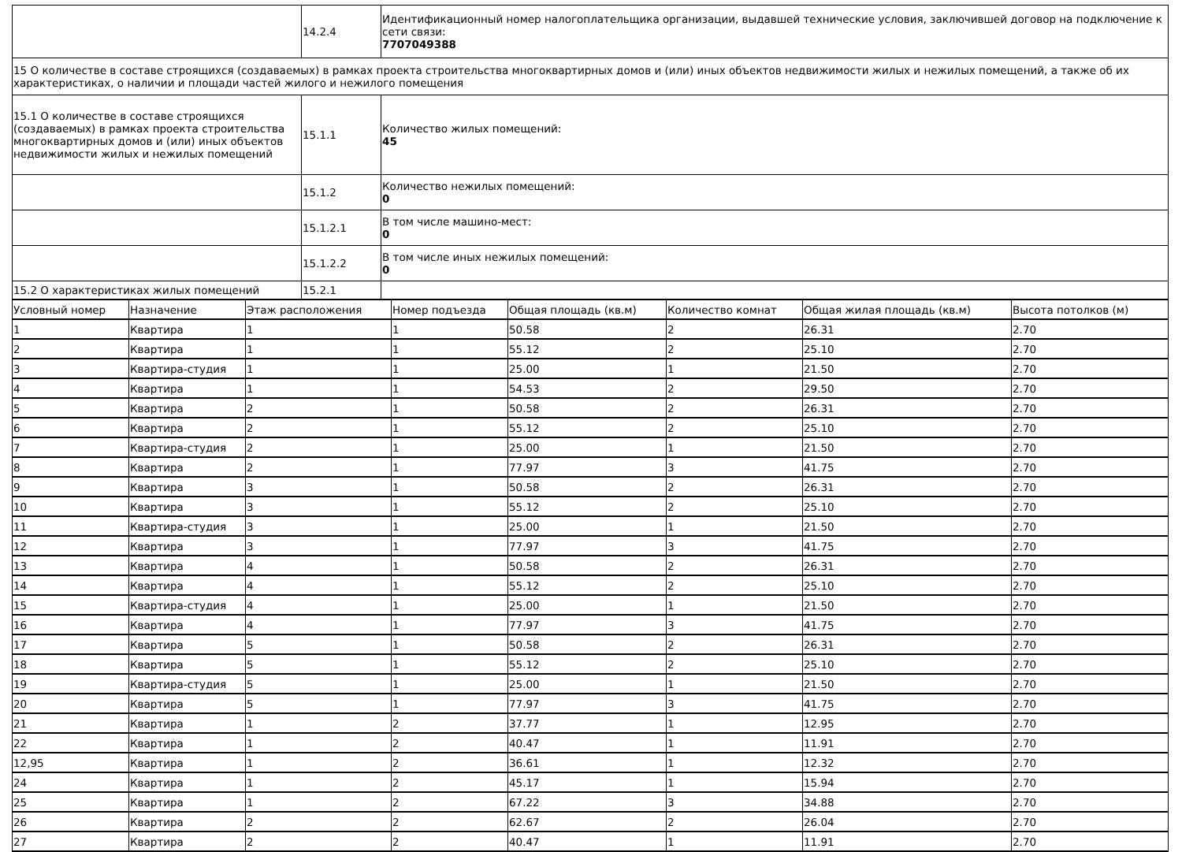| | 14.2.4 | Идентификационный номер налогоплательщика организации, выдавшей технические условия, заключившей договор на подключение к сети связи: 7707049388 |
| 15 О количестве в составе строящихся (создаваемых) в рамках проекта строительства многоквартирных домов и (или) иных объектов недвижимости жилых и нежилых помещений, а также об их характеристиках, о наличии и площади частей жилого и нежилого помещения | | |
| 15.1 О количестве в составе строящихся (создаваемых) в рамках проекта строительства многоквартирных домов и (или) иных объектов недвижимости жилых и нежилых помещений | 15.1.1 | Количество жилых помещений: 45 |
| | 15.1.2 | Количество нежилых помещений: 0 |
| | 15.1.2.1 | В том числе машино-мест: 0 |
| | 15.1.2.2 | В том числе иных нежилых помещений: 0 |
| 15.2 О характеристиках жилых помещений | 15.2.1 | |
| Условный номер | Назначение | Этаж расположения | Номер подъезда | Общая площадь (кв.м) | Количество комнат | Общая жилая площадь (кв.м) | Высота потолков (м) |
| --- | --- | --- | --- | --- | --- | --- | --- |
| 1 | Квартира | 1 | 1 | 50.58 | 2 | 26.31 | 2.70 |
| 2 | Квартира | 1 | 1 | 55.12 | 2 | 25.10 | 2.70 |
| 3 | Квартира-студия | 1 | 1 | 25.00 | 1 | 21.50 | 2.70 |
| 4 | Квартира | 1 | 1 | 54.53 | 2 | 29.50 | 2.70 |
| 5 | Квартира | 2 | 1 | 50.58 | 2 | 26.31 | 2.70 |
| 6 | Квартира | 2 | 1 | 55.12 | 2 | 25.10 | 2.70 |
| 7 | Квартира-студия | 2 | 1 | 25.00 | 1 | 21.50 | 2.70 |
| 8 | Квартира | 2 | 1 | 77.97 | 3 | 41.75 | 2.70 |
| 9 | Квартира | 3 | 1 | 50.58 | 2 | 26.31 | 2.70 |
| 10 | Квартира | 3 | 1 | 55.12 | 2 | 25.10 | 2.70 |
| 11 | Квартира-студия | 3 | 1 | 25.00 | 1 | 21.50 | 2.70 |
| 12 | Квартира | 3 | 1 | 77.97 | 3 | 41.75 | 2.70 |
| 13 | Квартира | 4 | 1 | 50.58 | 2 | 26.31 | 2.70 |
| 14 | Квартира | 4 | 1 | 55.12 | 2 | 25.10 | 2.70 |
| 15 | Квартира-студия | 4 | 1 | 25.00 | 1 | 21.50 | 2.70 |
| 16 | Квартира | 4 | 1 | 77.97 | 3 | 41.75 | 2.70 |
| 17 | Квартира | 5 | 1 | 50.58 | 2 | 26.31 | 2.70 |
| 18 | Квартира | 5 | 1 | 55.12 | 2 | 25.10 | 2.70 |
| 19 | Квартира-студия | 5 | 1 | 25.00 | 1 | 21.50 | 2.70 |
| 20 | Квартира | 5 | 1 | 77.97 | 3 | 41.75 | 2.70 |
| 21 | Квартира | 1 | 2 | 37.77 | 1 | 12.95 | 2.70 |
| 22 | Квартира | 1 | 2 | 40.47 | 1 | 11.91 | 2.70 |
| 12,95 | Квартира | 1 | 2 | 36.61 | 1 | 12.32 | 2.70 |
| 24 | Квартира | 1 | 2 | 45.17 | 1 | 15.94 | 2.70 |
| 25 | Квартира | 1 | 2 | 67.22 | 3 | 34.88 | 2.70 |
| 26 | Квартира | 2 | 2 | 62.67 | 2 | 26.04 | 2.70 |
| 27 | Квартира | 2 | 2 | 40.47 | 1 | 11.91 | 2.70 |